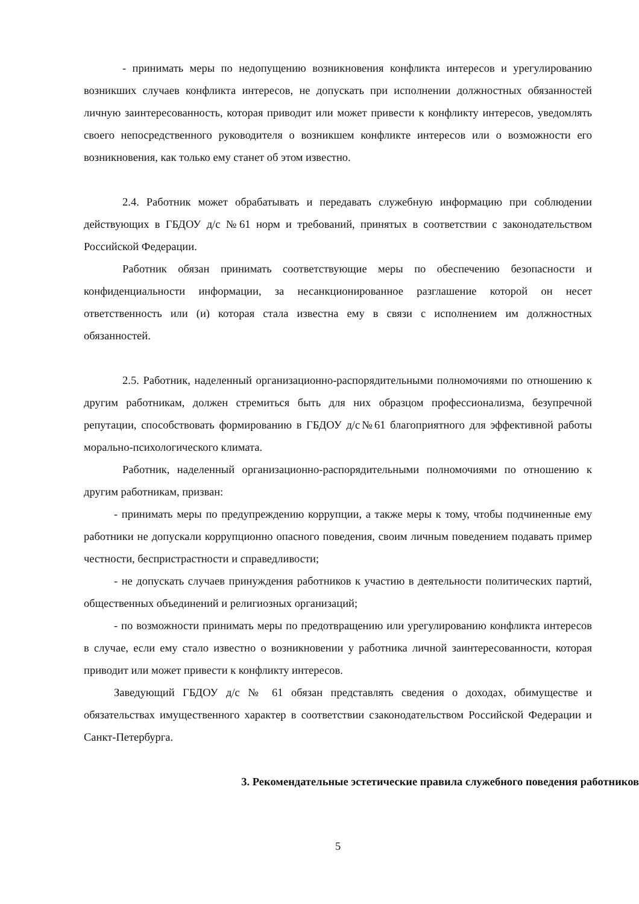- принимать меры по недопущению возникновения конфликта интересов и урегулированию возникших случаев конфликта интересов, не допускать при исполнении должностных обязанностей личную заинтересованность, которая приводит или может привести к конфликту интересов, уведомлять своего непосредственного руководителя о возникшем конфликте интересов или о возможности его возникновения, как только ему станет об этом известно.
2.4. Работник может обрабатывать и передавать служебную информацию при соблюдении действующих в ГБДОУ д/с №61 норм и требований, принятых в соответствии с законодательством Российской Федерации.
Работник обязан принимать соответствующие меры по обеспечению безопасности и конфиденциальности информации, за несанкционированное разглашение которой он несет ответственность или (и) которая стала известна ему в связи с исполнением им должностных обязанностей.
2.5. Работник, наделенный организационно-распорядительными полномочиями по отношению к другим работникам, должен стремиться быть для них образцом профессионализма, безупречной репутации, способствовать формированию в ГБДОУ д/с№61 благоприятного для эффективной работы морально-психологического климата.
Работник, наделенный организационно-распорядительными полномочиями по отношению к другим работникам, призван:
- принимать меры по предупреждению коррупции, а также меры к тому, чтобы подчиненные ему работники не допускали коррупционно опасного поведения, своим личным поведением подавать пример честности, беспристрастности и справедливости;
- не допускать случаев принуждения работников к участию в деятельности политических партий, общественных объединений и религиозных организаций;
- по возможности принимать меры по предотвращению или урегулированию конфликта интересов в случае, если ему стало известно о возникновении у работника личной заинтересованности, которая приводит или может привести к конфликту интересов.
Заведующий ГБДОУ д/с № 61 обязан представлять сведения о доходах, обимуществе и обязательствах имущественного характер в соответствии сзаконодательством Российской Федерации и Санкт-Петербурга.
3. Рекомендательные эстетические правила служебного поведения работников
5